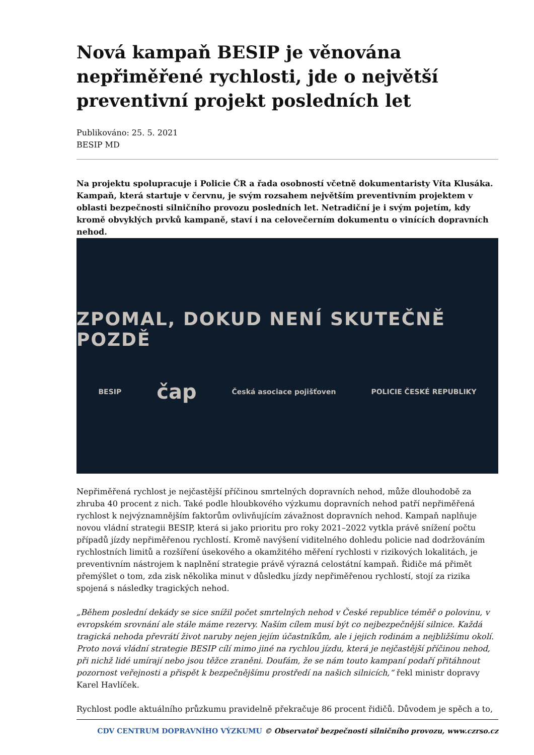Nová kampaň BESIP je věnována nepřiměřené rychlosti, jde o největší preventivní projekt posledních let
Publikováno: 25. 5. 2021
BESIP MD
Na projektu spolupracuje i Policie ČR a řada osobností včetně dokumentaristy Víta Klusáka. Kampaň, která startuje v červnu, je svým rozsahem největším preventivním projektem v oblasti bezpečnosti silničního provozu posledních let. Netradiční je i svým pojetím, kdy kromě obvyklých prvků kampaně, staví i na celovečerním dokumentu o vinících dopravních nehod.
ZPOMAL, DOKUD NENÍ SKUTEČNĚ POZDĚ
BESIP čap Česká asociace pojišťoven POLICIE ČESKÉ REPUBLIKY
Nepřiměřená rychlost je nejčastější příčinou smrtelných dopravních nehod, může dlouhodobě za zhruba 40 procent z nich. Také podle hloubkového výzkumu dopravních nehod patří nepřiměřená rychlost k nejvýznamnějším faktorům ovlivňujícím závažnost dopravních nehod. Kampaň naplňuje novou vládní strategii BESIP, která si jako prioritu pro roky 2021–2022 vytkla právě snížení počtu případů jízdy nepřiměřenou rychlostí. Kromě navýšení viditelného dohledu policie nad dodržováním rychlostních limitů a rozšíření úsekového a okamžitého měření rychlosti v rizikových lokalitách, je preventivním nástrojem k naplnění strategie právě výrazná celostátní kampaň. Řidiče má přimět přemýšlet o tom, zda zisk několika minut v důsledku jízdy nepřiměřenou rychlostí, stojí za rizika spojená s následky tragických nehod.
„Během poslední dekády se sice snížil počet smrtelných nehod v České republice téměř o polovinu, v evropském srovnání ale stále máme rezervy. Naším cílem musí být co nejbezpečnější silnice. Každá tragická nehoda převrátí život naruby nejen jejím účastníkům, ale i jejich rodinám a nejbližšímu okolí. Proto nová vládní strategie BESIP cílí mimo jiné na rychlou jízdu, která je nejčastější příčinou nehod, při nichž lidé umírají nebo jsou těžce zraněni. Doufám, že se nám touto kampaní podaří přitáhnout pozornost veřejnosti a přispět k bezpečnějšímu prostředí na našich silnicích,“ řekl ministr dopravy Karel Havlíček.
Rychlost podle aktuálního průzkumu pravidelně překračuje 86 procent řidičů. Důvodem je spěch a to,
CDV CENTRUM DOPRAVNÍHO VÝZKUMU © Observatoř bezpečnosti silničního provozu, www.czrso.cz